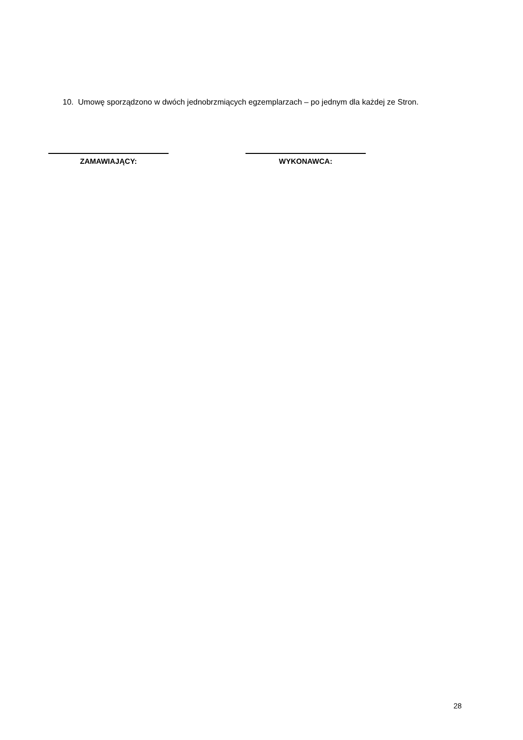10. Umowę sporządzono w dwóch jednobrzmiących egzemplarzach – po jednym dla każdej ze Stron.
ZAMAWIAJĄCY: WYKONAWCA:
28